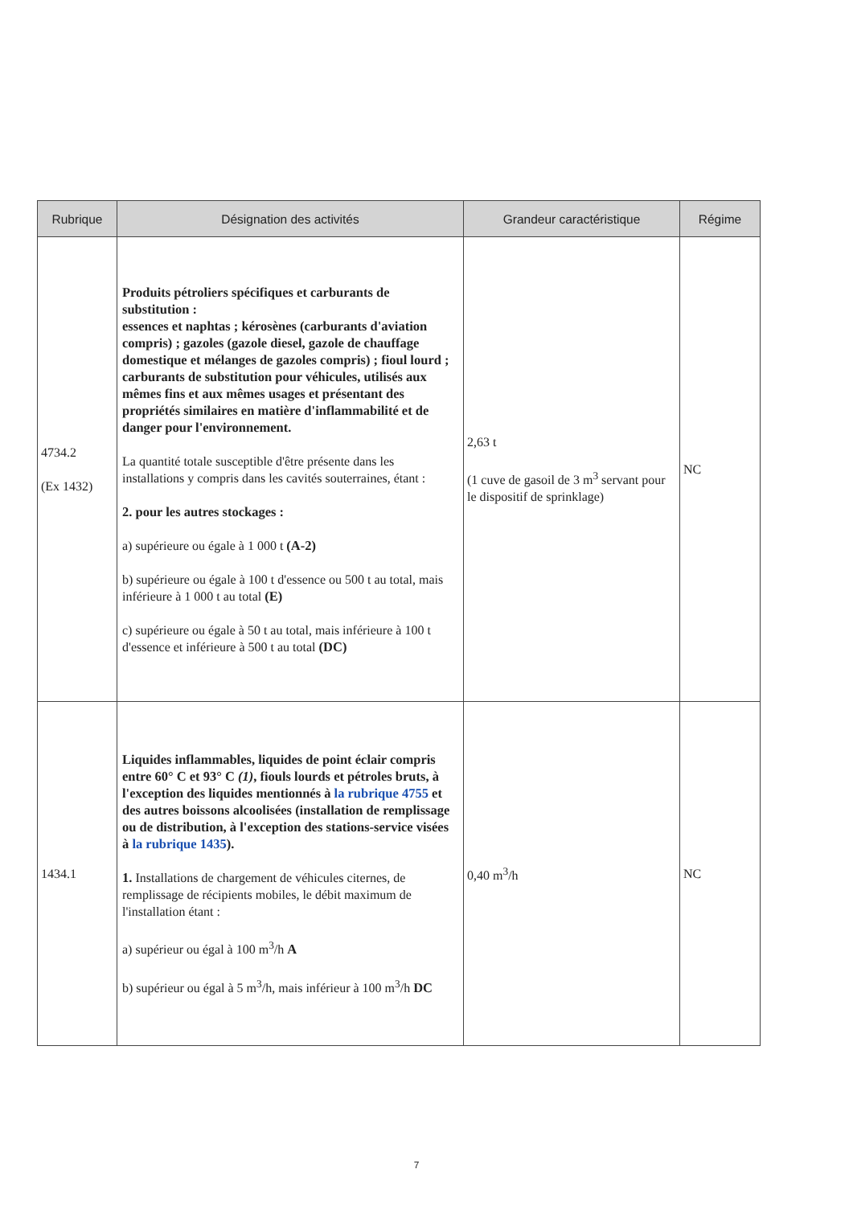| Rubrique | Désignation des activités | Grandeur caractéristique | Régime |
| --- | --- | --- | --- |
| 4734.2 (Ex 1432) | Produits pétroliers spécifiques et carburants de substitution : essences et naphtas ; kérosènes (carburants d'aviation compris) ; gazoles (gazole diesel, gazole de chauffage domestique et mélanges de gazoles compris) ; fioul lourd ; carburants de substitution pour véhicules, utilisés aux mêmes fins et aux mêmes usages et présentant des propriétés similaires en matière d'inflammabilité et de danger pour l'environnement. La quantité totale susceptible d'être présente dans les installations y compris dans les cavités souterraines, étant : 2. pour les autres stockages : a) supérieure ou égale à 1 000 t (A-2) b) supérieure ou égale à 100 t d'essence ou 500 t au total, mais inférieure à 1 000 t au total (E) c) supérieure ou égale à 50 t au total, mais inférieure à 100 t d'essence et inférieure à 500 t au total (DC) | 2,63 t (1 cuve de gasoil de 3 m<sup>3</sup> servant pour le dispositif de sprinklage) | NC |
| 1434.1 | Liquides inflammables, liquides de point éclair compris entre 60° C et 93° C (1) , fiouls lourds et pétroles bruts, à l'exception des liquides mentionnés à la rubrique 4755 et des autres boissons alcoolisées (installation de remplissage ou de distribution, à l'exception des stations-service visées à la rubrique 1435 ). 1. Installations de chargement de véhicules citernes, de remplissage de récipients mobiles, le débit maximum de l'installation étant : a) supérieur ou égal à 100 m<sup>3</sup>/h A b) supérieur ou égal à 5 m<sup>3</sup>/h, mais inférieur à 100 m<sup>3</sup>/h DC | 0,40 m<sup>3</sup>/h | NC |
7